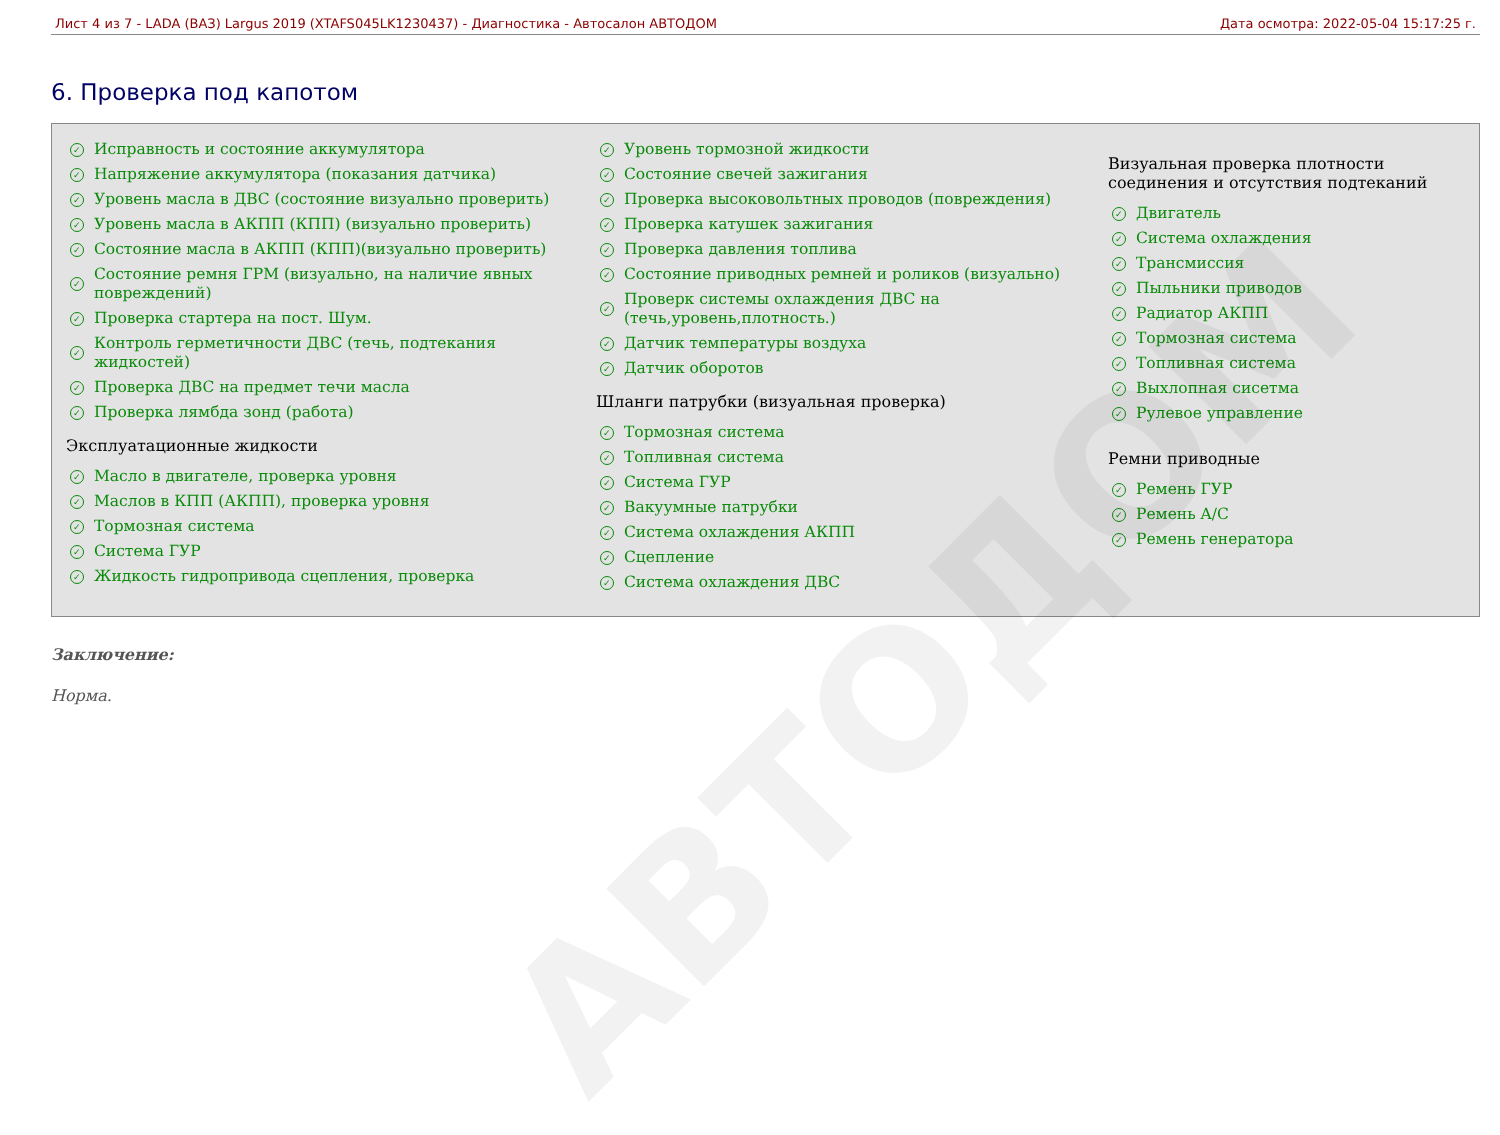Лист 4 из 7 - LADA (ВАЗ) Largus 2019 (XTAFS045LK1230437) - Диагностика - Автосалон АВТОДОМ Дата осмотра: 2022-05-04 15:17:25 г.
6. Проверка под капотом
Исправность и состояние аккумулятора
Напряжение аккумулятора (показания датчика)
Уровень масла в ДВС (состояние визуально проверить)
Уровень масла в АКПП (КПП) (визуально проверить)
Состояние масла в АКПП (КПП)(визуально проверить)
Состояние ремня ГРМ (визуально, на наличие явных повреждений)
Проверка стартера на пост. Шум.
Контроль герметичности ДВС (течь, подтекания жидкостей)
Проверка ДВС на предмет течи масла
Проверка лямбда зонд (работа)
Эксплуатационные жидкости
Масло в двигателе, проверка уровня
Маслов в КПП (АКПП), проверка уровня
Тормозная система
Система ГУР
Жидкость гидропривода сцепления, проверка
Уровень тормозной жидкости
Состояние свечей зажигания
Проверка высоковольтных проводов (повреждения)
Проверка катушек зажигания
Проверка давления топлива
Состояние приводных ремней и роликов (визуально)
Проверк системы охлаждения ДВС на (течь,уровень,плотность.)
Датчик температуры воздуха
Датчик оборотов
Шланги патрубки (визуальная проверка)
Тормозная система
Топливная система
Система ГУР
Вакуумные патрубки
Система охлаждения АКПП
Сцепление
Система охлаждения ДВС
Визуальная проверка плотности соединения и отсутствия подтеканий
Двигатель
Система охлаждения
Трансмиссия
Пыльники приводов
Радиатор АКПП
Тормозная система
Топливная система
Выхлопная сисетма
Рулевое управление
Ремни приводные
Ремень ГУР
Ремень A/C
Ремень генератора
Заключение:
Норма.
АВТОДОМ